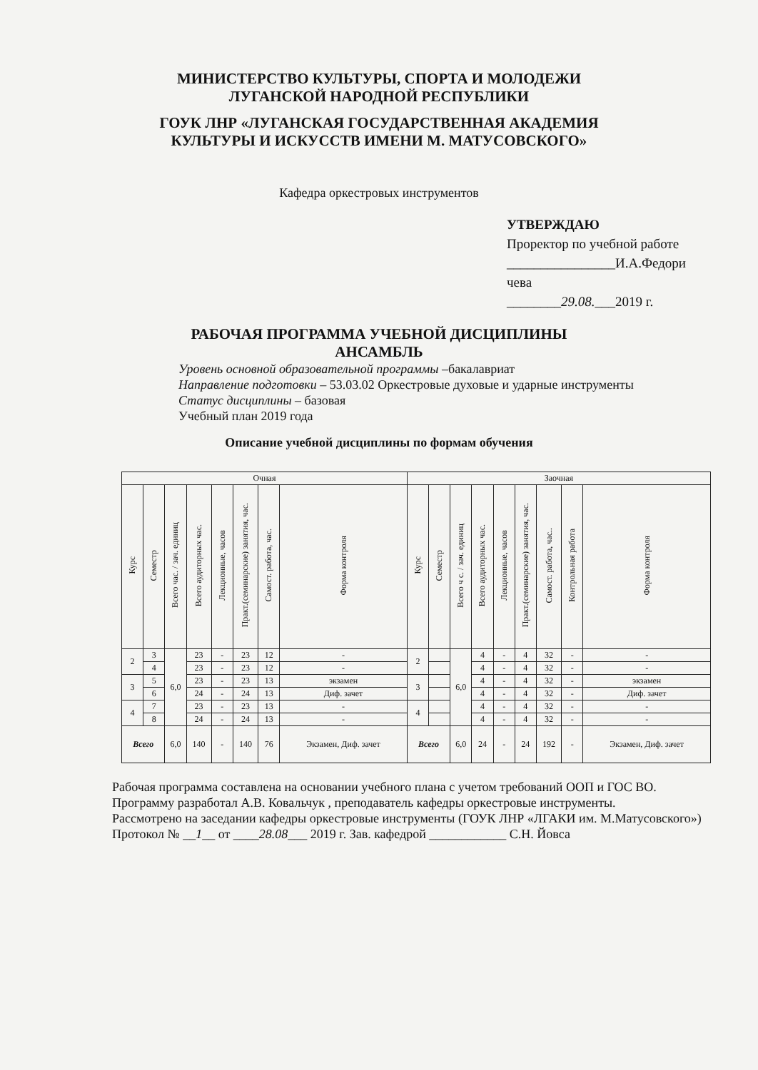МИНИСТЕРСТВО КУЛЬТУРЫ, СПОРТА И МОЛОДЕЖИ
ЛУГАНСКОЙ НАРОДНОЙ РЕСПУБЛИКИ
ГОУК ЛНР «ЛУГАНСКАЯ ГОСУДАРСТВЕННАЯ АКАДЕМИЯ
КУЛЬТУРЫ И ИСКУССТВ ИМЕНИ М. МАТУСОВСКОГО»
Кафедра оркестровых инструментов
УТВЕРЖДАЮ
Проректор по учебной работе
________________И.А.Федори
чева
________29.08.___2019 г.
РАБОЧАЯ ПРОГРАММА УЧЕБНОЙ ДИСЦИПЛИНЫ
АНСАМБЛЬ
Уровень основной образовательной программы –бакалавриат
Направление подготовки – 53.03.02 Оркестровые духовые и ударные инструменты
Статус дисциплины – базовая
Учебный план 2019 года
Описание учебной дисциплины по формам обучения
| Очная | | | | | | | | Заочная | | | | | | | | |
| --- | --- | --- | --- | --- | --- | --- | --- | --- | --- | --- | --- | --- | --- | --- | --- | --- |
| Курс | Семестр | Всего час. / зач. единиц | Всего аудиторных час. | Лекционные, часов | Практ.(семинарские) занятия, час. | Самост. работа, час. | Форма контроля | Курс | Семестр | Всего ч с. / зач. единиц | Всего аудиторных час. | Лекционные, часов | Практ.(семинарские) занятия, час. | Самост. работа, час.. | Контрольная работа | Форма контроля |
| 2 | 3 | 6,0 | 23 | - | 23 | 12 | - | 2 | | 6,0 | 4 | - | 4 | 32 | - | - |
| | 4 | | 23 | - | 23 | 12 | - | | | | 4 | - | 4 | 32 | - | - |
| 3 | 5 | | 23 | - | 23 | 13 | экзамен | 3 | | | 4 | - | 4 | 32 | - | экзамен |
| | 6 | | 24 | - | 24 | 13 | Диф. зачет | | | | 4 | - | 4 | 32 | - | Диф. зачет |
| 4 | 7 | | 23 | - | 23 | 13 | - | 4 | | | 4 | - | 4 | 32 | - | - |
| | 8 | | 24 | - | 24 | 13 | - | | | | 4 | - | 4 | 32 | - | - |
| Всего | | 6,0 | 140 | - | 140 | 76 | Экзамен, Диф. зачет | Всего | | 6,0 | 24 | - | 24 | 192 | - | Экзамен, Диф. зачет |
Рабочая программа составлена на основании учебного плана с учетом требований ООП и ГОС ВО.
Программу разработал А.В. Ковальчук , преподаватель кафедры оркестровые инструменты.
Рассмотрено на заседании кафедры оркестровые инструменты (ГОУК ЛНР «ЛГАКИ им. М.Матусовского»)
Протокол № __1__ от ____28.08___ 2019 г. Зав. кафедрой ____________ С.Н. Йовса